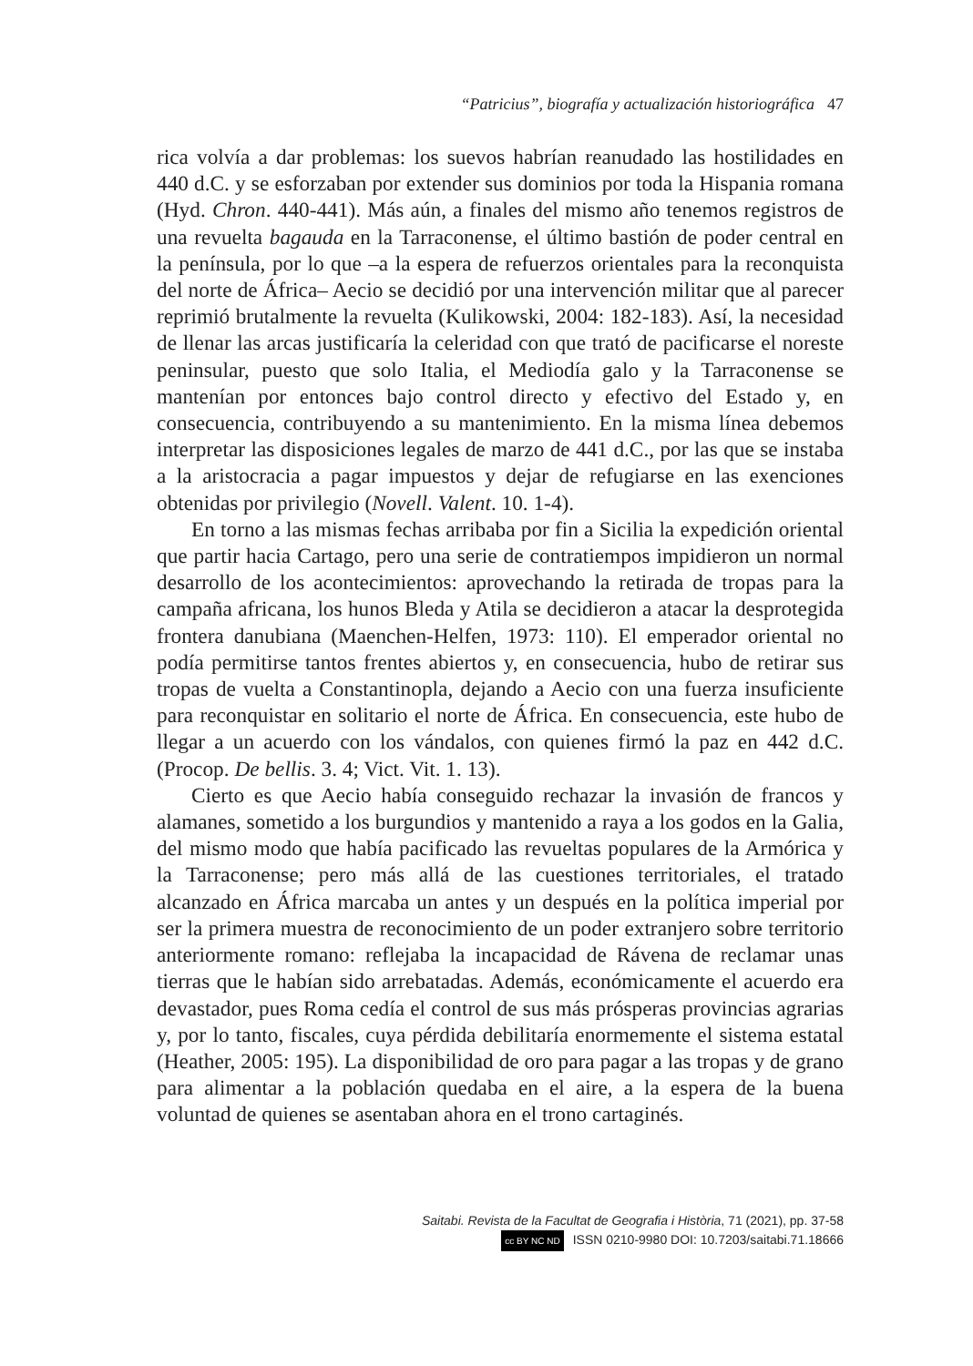“Patricius”, biografía y actualización historiográfica 47
rica volvía a dar problemas: los suevos habrían reanudado las hostilidades en 440 d.C. y se esforzaban por extender sus dominios por toda la Hispania romana (Hyd. Chron. 440-441). Más aún, a finales del mismo año tenemos registros de una revuelta bagauda en la Tarraconense, el último bastión de poder central en la península, por lo que –a la espera de refuerzos orientales para la reconquista del norte de África– Aecio se decidió por una intervención militar que al parecer reprimió brutalmente la revuelta (Kulikowski, 2004: 182-183). Así, la necesidad de llenar las arcas justificaría la celeridad con que trató de pacificarse el noreste peninsular, puesto que solo Italia, el Mediodía galo y la Tarraconense se mantenían por entonces bajo control directo y efectivo del Estado y, en consecuencia, contribuyendo a su mantenimiento. En la misma línea debemos interpretar las disposiciones legales de marzo de 441 d.C., por las que se instaba a la aristocracia a pagar impuestos y dejar de refugiarse en las exenciones obtenidas por privilegio (Novell. Valent. 10. 1-4).
En torno a las mismas fechas arribaba por fin a Sicilia la expedición oriental que partir hacia Cartago, pero una serie de contratiempos impidieron un normal desarrollo de los acontecimientos: aprovechando la retirada de tropas para la campaña africana, los hunos Bleda y Atila se decidieron a atacar la desprotegida frontera danubiana (Maenchen-Helfen, 1973: 110). El emperador oriental no podía permitirse tantos frentes abiertos y, en consecuencia, hubo de retirar sus tropas de vuelta a Constantinopla, dejando a Aecio con una fuerza insuficiente para reconquistar en solitario el norte de África. En consecuencia, este hubo de llegar a un acuerdo con los vándalos, con quienes firmó la paz en 442 d.C. (Procop. De bellis. 3. 4; Vict. Vit. 1. 13).
Cierto es que Aecio había conseguido rechazar la invasión de francos y alamanes, sometido a los burgundios y mantenido a raya a los godos en la Galia, del mismo modo que había pacificado las revueltas populares de la Armórica y la Tarraconense; pero más allá de las cuestiones territoriales, el tratado alcanzado en África marcaba un antes y un después en la política imperial por ser la primera muestra de reconocimiento de un poder extranjero sobre territorio anteriormente romano: reflejaba la incapacidad de Rávena de reclamar unas tierras que le habían sido arrebatadas. Además, económicamente el acuerdo era devastador, pues Roma cedía el control de sus más prósperas provincias agrarias y, por lo tanto, fiscales, cuya pérdida debilitaría enormemente el sistema estatal (Heather, 2005: 195). La disponibilidad de oro para pagar a las tropas y de grano para alimentar a la población quedaba en el aire, a la espera de la buena voluntad de quienes se asentaban ahora en el trono cartaginés.
Saitabi. Revista de la Facultat de Geografia i Història, 71 (2021), pp. 37-58
cc BY NC ND ISSN 0210-9980 DOI: 10.7203/saitabi.71.18666